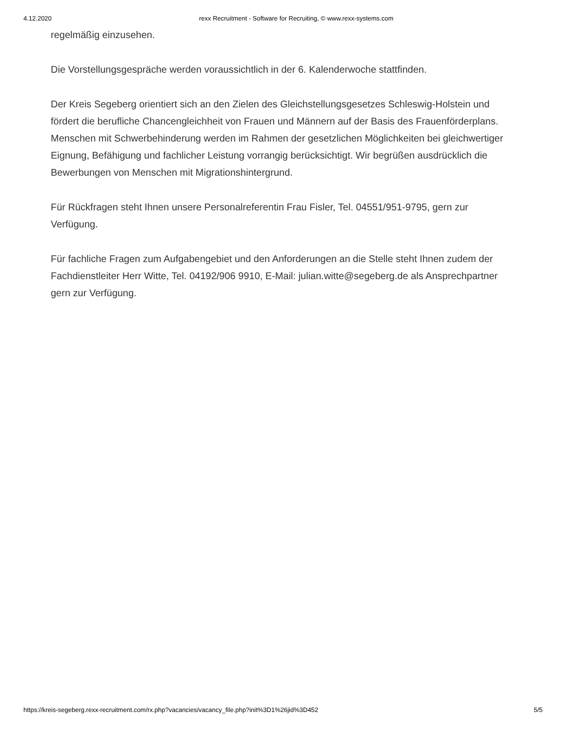4.12.2020 rexx Recruitment - Software for Recruiting, © www.rexx-systems.com
regelmäßig einzusehen.
Die Vorstellungsgespräche werden voraussichtlich in der 6. Kalenderwoche stattfinden.
Der Kreis Segeberg orientiert sich an den Zielen des Gleichstellungsgesetzes Schleswig-Holstein und fördert die berufliche Chancengleichheit von Frauen und Männern auf der Basis des Frauenförderplans. Menschen mit Schwerbehinderung werden im Rahmen der gesetzlichen Möglichkeiten bei gleichwertiger Eignung, Befähigung und fachlicher Leistung vorrangig berücksichtigt. Wir begrüßen ausdrücklich die Bewerbungen von Menschen mit Migrationshintergrund.
Für Rückfragen steht Ihnen unsere Personalreferentin Frau Fisler, Tel. 04551/951-9795, gern zur Verfügung.
Für fachliche Fragen zum Aufgabengebiet und den Anforderungen an die Stelle steht Ihnen zudem der Fachdienstleiter Herr Witte, Tel. 04192/906 9910, E-Mail: julian.witte@segeberg.de als Ansprechpartner gern zur Verfügung.
https://kreis-segeberg.rexx-recruitment.com/rx.php?vacancies/vacancy_file.php?init%3D1%26jid%3D452 5/5